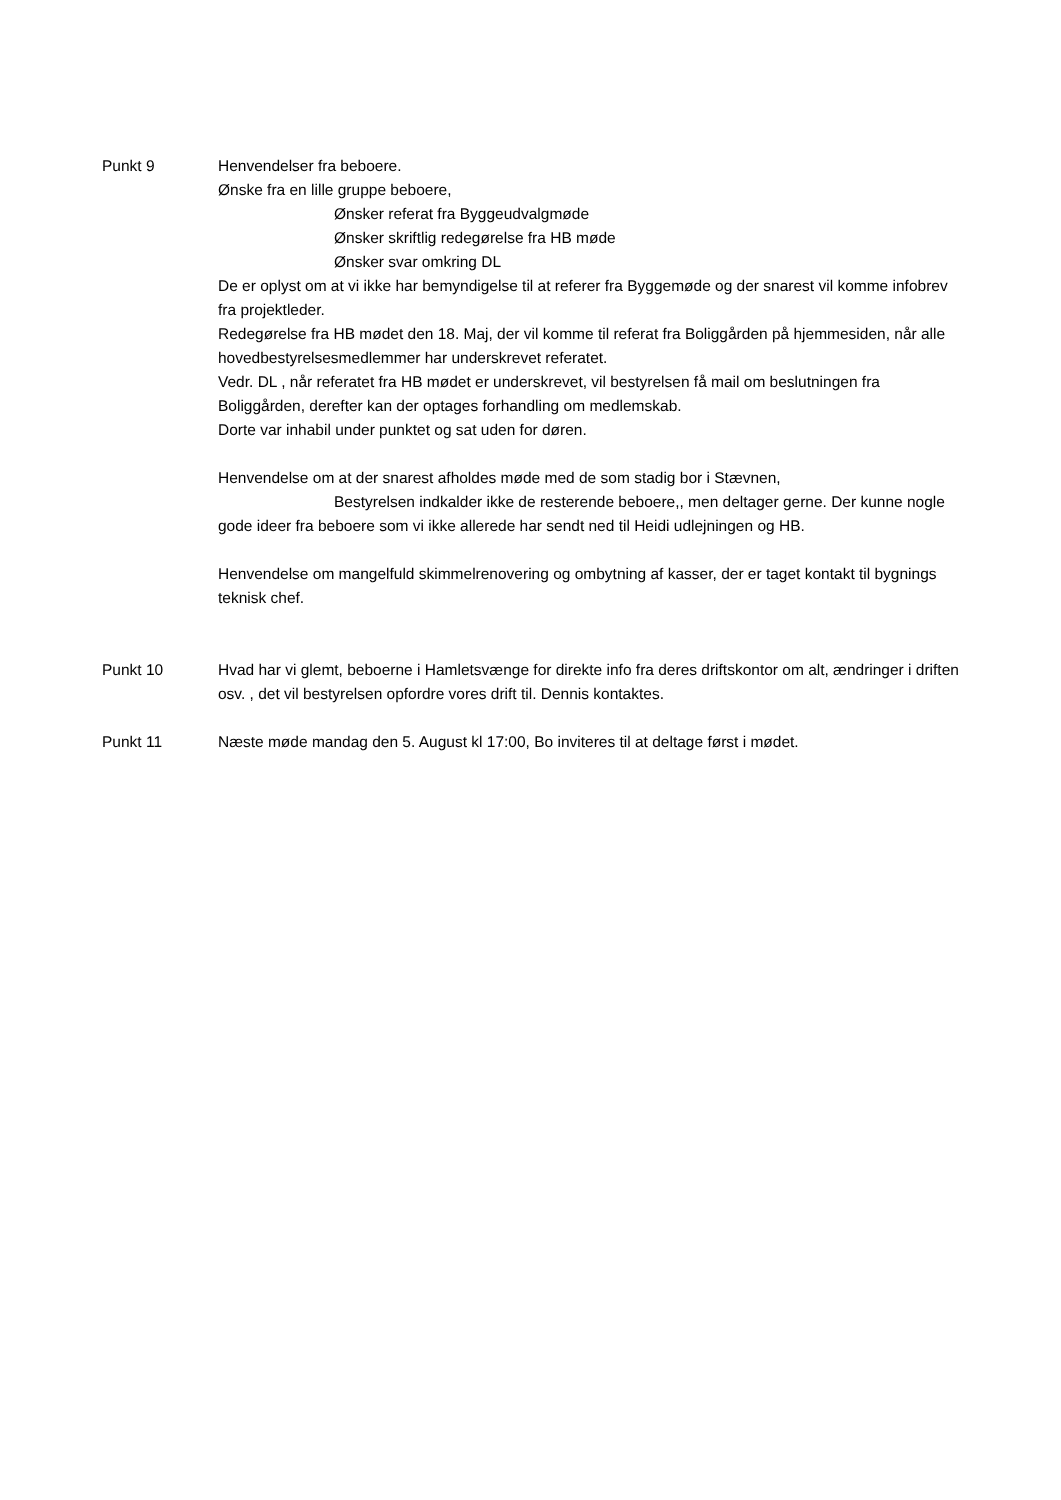Punkt 9 Henvendelser fra beboere.
Ønske fra en lille gruppe beboere,
Ønsker referat fra Byggeudvalgmøde
Ønsker skriftlig redegørelse fra HB møde
Ønsker svar omkring DL
De er oplyst om at vi ikke har bemyndigelse til at referer fra Byggemøde og der snarest vil komme infobrev fra projektleder.
Redegørelse fra HB mødet den 18. Maj, der vil komme til referat fra Boliggården på hjemmesiden, når alle hovedbestyrelsesmedlemmer har underskrevet referatet.
Vedr. DL , når referatet fra HB mødet er underskrevet, vil bestyrelsen få mail om beslutningen fra Boliggården, derefter kan der optages forhandling om medlemskab.
Dorte var inhabil under punktet og sat uden for døren.
Henvendelse om at der snarest afholdes møde med de som stadig bor i Stævnen,
Bestyrelsen indkalder ikke de resterende beboere,, men deltager gerne. Der kunne nogle gode ideer fra beboere som vi ikke allerede har sendt ned til Heidi udlejningen og HB.
Henvendelse om mangelfuld skimmelrenovering og ombytning af kasser, der er taget kontakt til bygnings teknisk chef.
Punkt 10 Hvad har vi glemt, beboerne i Hamletsvænge for direkte info fra deres driftskontor om alt, ændringer i driften osv. , det vil bestyrelsen opfordre vores drift til. Dennis kontaktes.
Punkt 11 Næste møde mandag den 5. August kl 17:00, Bo inviteres til at deltage først i mødet.